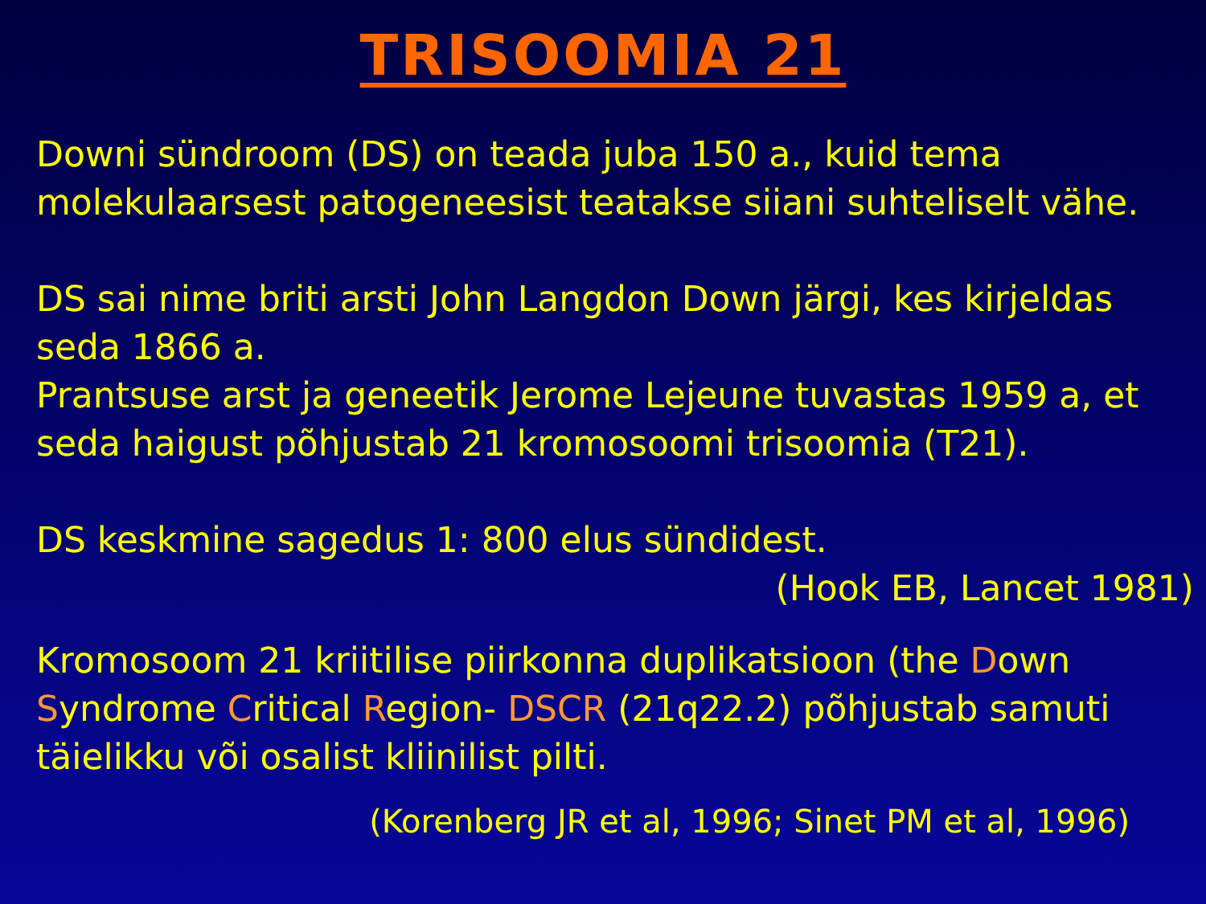TRISOOMIA 21
Downi sündroom (DS) on teada juba 150 a., kuid tema molekulaarsest patogeneesist teatakse siiani suhteliselt vähe.
DS sai nime briti arsti John Langdon Down järgi, kes kirjeldas seda 1866 a.
Prantsuse arst ja geneetik Jerome Lejeune tuvastas 1959 a, et seda haigust põhjustab 21 kromosoomi trisoomia (T21).
DS keskmine sagedus 1: 800 elus sündidest.
(Hook EB, Lancet 1981)
Kromosoom 21 kriitilise piirkonna duplikatsioon (the Down Syndrome Critical Region- DSCR (21q22.2) põhjustab samuti täielikku või osalist kliinilist pilti.
(Korenberg JR et al, 1996; Sinet PM et al, 1996)